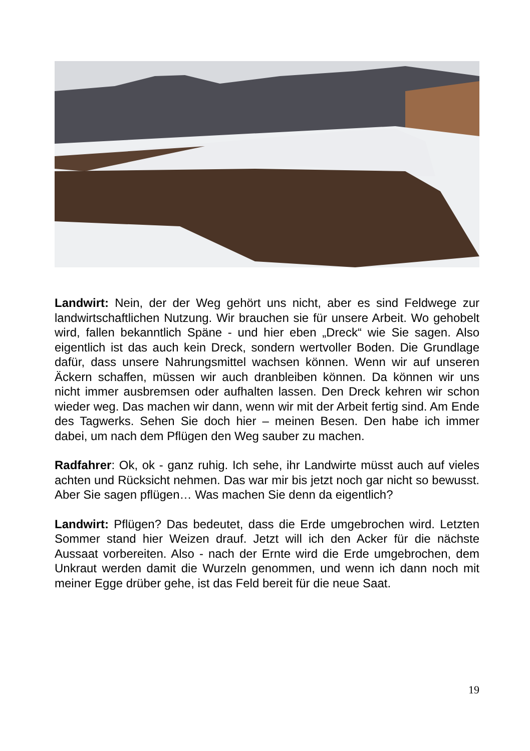Landwirt: Nein, der der Weg gehört uns nicht, aber es sind Feldwege zur landwirtschaftlichen Nutzung. Wir brauchen sie für unsere Arbeit. Wo gehobelt wird, fallen bekanntlich Späne - und hier eben „Dreck“ wie Sie sagen. Also eigentlich ist das auch kein Dreck, sondern wertvoller Boden. Die Grundlage dafür, dass unsere Nahrungsmittel wachsen können. Wenn wir auf unseren Äckern schaffen, müssen wir auch dranbleiben können. Da können wir uns nicht immer ausbremsen oder aufhalten lassen. Den Dreck kehren wir schon wieder weg. Das machen wir dann, wenn wir mit der Arbeit fertig sind. Am Ende des Tagwerks. Sehen Sie doch hier – meinen Besen. Den habe ich immer dabei, um nach dem Pflügen den Weg sauber zu machen.
Radfahrer: Ok, ok - ganz ruhig. Ich sehe, ihr Landwirte müsst auch auf vieles achten und Rücksicht nehmen. Das war mir bis jetzt noch gar nicht so bewusst. Aber Sie sagen pflügen… Was machen Sie denn da eigentlich?
Landwirt: Pflügen? Das bedeutet, dass die Erde umgebrochen wird. Letzten Sommer stand hier Weizen drauf. Jetzt will ich den Acker für die nächste Aussaat vorbereiten. Also - nach der Ernte wird die Erde umgebrochen, dem Unkraut werden damit die Wurzeln genommen, und wenn ich dann noch mit meiner Egge drüber gehe, ist das Feld bereit für die neue Saat.
19